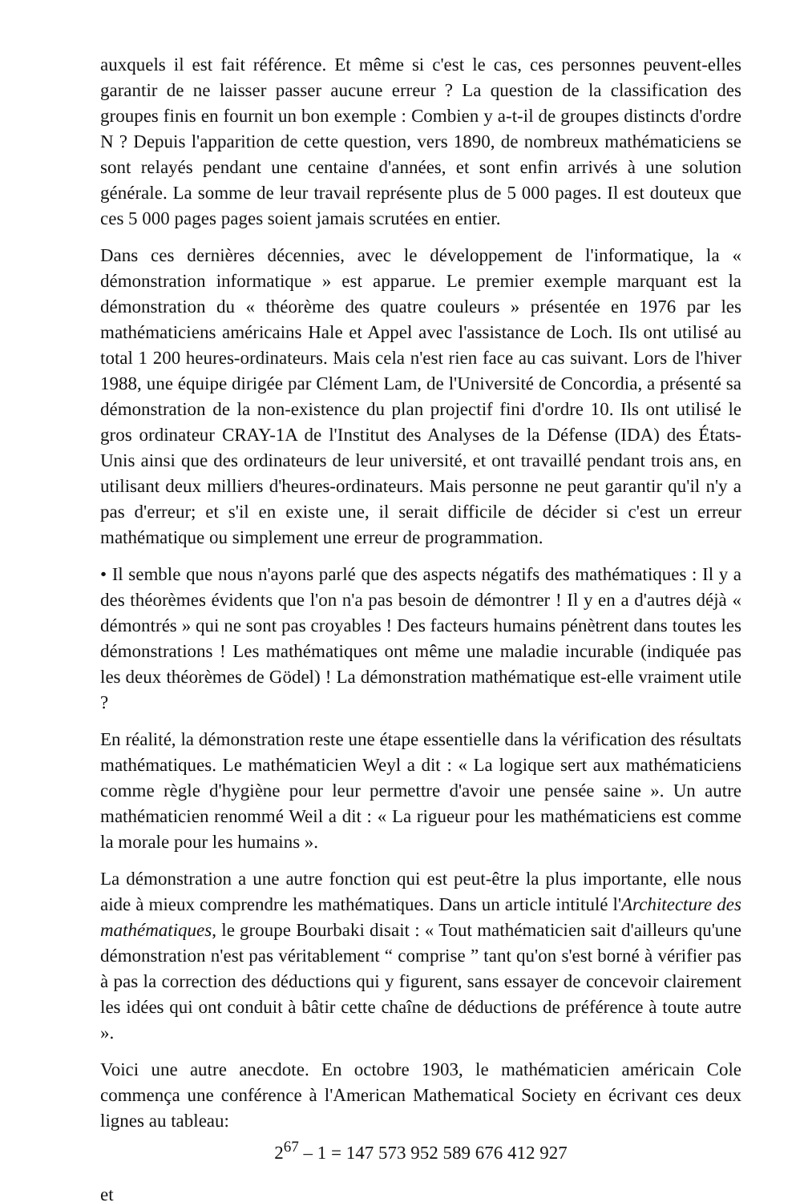auxquels il est fait référence. Et même si c'est le cas, ces personnes peuvent-elles garantir de ne laisser passer aucune erreur ? La question de la classification des groupes finis en fournit un bon exemple : Combien y a-t-il de groupes distincts d'ordre N ? Depuis l'apparition de cette question, vers 1890, de nombreux mathématiciens se sont relayés pendant une centaine d'années, et sont enfin arrivés à une solution générale. La somme de leur travail représente plus de 5 000 pages. Il est douteux que ces 5 000 pages pages soient jamais scrutées en entier.
Dans ces dernières décennies, avec le développement de l'informatique, la « démonstration informatique » est apparue. Le premier exemple marquant est la démonstration du « théorème des quatre couleurs » présentée en 1976 par les mathématiciens américains Hale et Appel avec l'assistance de Loch. Ils ont utilisé au total 1 200 heures-ordinateurs. Mais cela n'est rien face au cas suivant. Lors de l'hiver 1988, une équipe dirigée par Clément Lam, de l'Université de Concordia, a présenté sa démonstration de la non-existence du plan projectif fini d'ordre 10. Ils ont utilisé le gros ordinateur CRAY-1A de l'Institut des Analyses de la Défense (IDA) des États-Unis ainsi que des ordinateurs de leur université, et ont travaillé pendant trois ans, en utilisant deux milliers d'heures-ordinateurs. Mais personne ne peut garantir qu'il n'y a pas d'erreur; et s'il en existe une, il serait difficile de décider si c'est un erreur mathématique ou simplement une erreur de programmation.
• Il semble que nous n'ayons parlé que des aspects négatifs des mathématiques : Il y a des théorèmes évidents que l'on n'a pas besoin de démontrer ! Il y en a d'autres déjà « démontrés » qui ne sont pas croyables ! Des facteurs humains pénètrent dans toutes les démonstrations ! Les mathématiques ont même une maladie incurable (indiquée pas les deux théorèmes de Gödel) ! La démonstration mathématique est-elle vraiment utile ?
En réalité, la démonstration reste une étape essentielle dans la vérification des résultats mathématiques. Le mathématicien Weyl a dit : « La logique sert aux mathématiciens comme règle d'hygiène pour leur permettre d'avoir une pensée saine ». Un autre mathématicien renommé Weil a dit : « La rigueur pour les mathématiciens est comme la morale pour les humains ».
La démonstration a une autre fonction qui est peut-être la plus importante, elle nous aide à mieux comprendre les mathématiques. Dans un article intitulé l'Architecture des mathématiques, le groupe Bourbaki disait : « Tout mathématicien sait d'ailleurs qu'une démonstration n'est pas véritablement “ comprise ” tant qu'on s'est borné à vérifier pas à pas la correction des déductions qui y figurent, sans essayer de concevoir clairement les idées qui ont conduit à bâtir cette chaîne de déductions de préférence à toute autre ».
Voici une autre anecdote. En octobre 1903, le mathématicien américain Cole commença une conférence à l'American Mathematical Society en écrivant ces deux lignes au tableau:
2<sup>67</sup> – 1 = 147 573 952 589 676 412 927
et